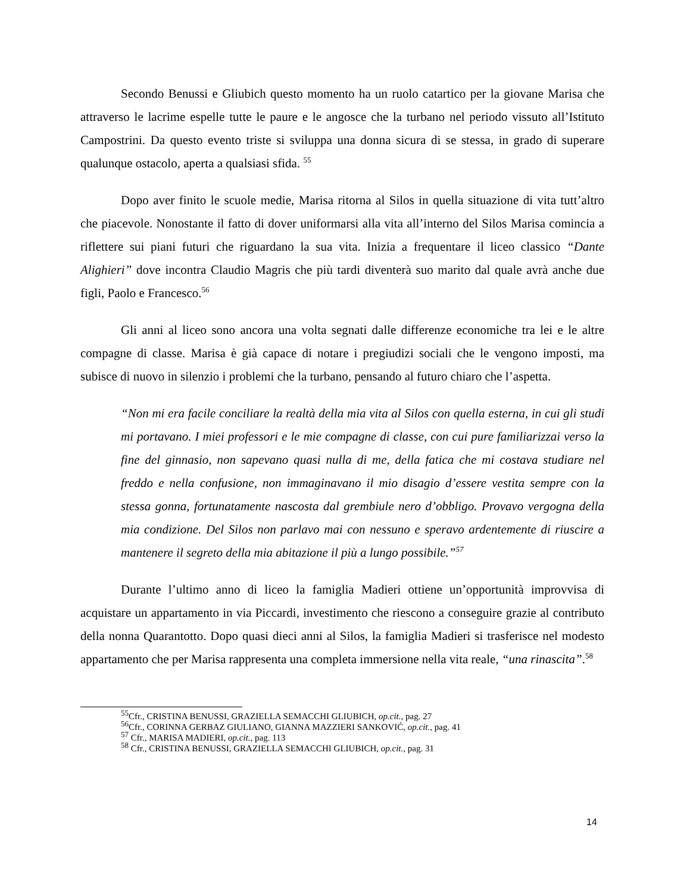Secondo Benussi e Gliubich questo momento ha un ruolo catartico per la giovane Marisa che attraverso le lacrime espelle tutte le paure e le angosce che la turbano nel periodo vissuto all’Istituto Campostrini. Da questo evento triste si sviluppa una donna sicura di se stessa, in grado di superare qualunque ostacolo, aperta a qualsiasi sfida. <sup>55</sup>
Dopo aver finito le scuole medie, Marisa ritorna al Silos in quella situazione di vita tutt’altro che piacevole. Nonostante il fatto di dover uniformarsi alla vita all’interno del Silos Marisa comincia a riflettere sui piani futuri che riguardano la sua vita. Inizia a frequentare il liceo classico “Dante Alighieri” dove incontra Claudio Magris che più tardi diventerà suo marito dal quale avrà anche due figli, Paolo e Francesco.<sup>56</sup>
Gli anni al liceo sono ancora una volta segnati dalle differenze economiche tra lei e le altre compagne di classe. Marisa è già capace di notare i pregiudizi sociali che le vengono imposti, ma subisce di nuovo in silenzio i problemi che la turbano, pensando al futuro chiaro che l’aspetta.
“Non mi era facile conciliare la realtà della mia vita al Silos con quella esterna, in cui gli studi mi portavano. I miei professori e le mie compagne di classe, con cui pure familiarizzai verso la fine del ginnasio, non sapevano quasi nulla di me, della fatica che mi costava studiare nel freddo e nella confusione, non immaginavano il mio disagio d’essere vestita sempre con la stessa gonna, fortunatamente nascosta dal grembiule nero d’obbligo. Provavo vergogna della mia condizione. Del Silos non parlavo mai con nessuno e speravo ardentemente di riuscire a mantenere il segreto della mia abitazione il più a lungo possibile.”<sup>57</sup>
Durante l’ultimo anno di liceo la famiglia Madieri ottiene un’opportunità improvvisa di acquistare un appartamento in via Piccardi, investimento che riescono a conseguire grazie al contributo della nonna Quarantotto. Dopo quasi dieci anni al Silos, la famiglia Madieri si trasferisce nel modesto appartamento che per Marisa rappresenta una completa immersione nella vita reale, “una rinascita”.<sup>58</sup>
<sup>55</sup> Cfr., CRISTINA BENUSSI, GRAZIELLA SEMACCHI GLIUBICH, op.cit., pag. 27
<sup>56</sup> Cfr., CORINNA GERBAZ GIULIANO, GIANNA MAZZIERI SANKOVIĆ, op.cit., pag. 41
<sup>57</sup> Cfr., MARISA MADIERI, op.cit., pag. 113
<sup>58</sup> Cfr., CRISTINA BENUSSI, GRAZIELLA SEMACCHI GLIUBICH, op.cit., pag. 31
14